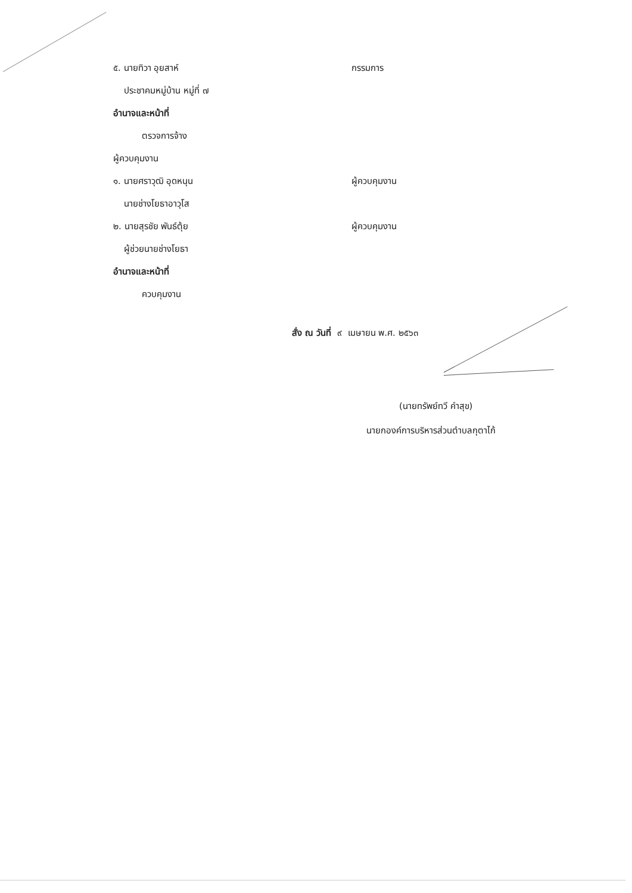๕. นายทิวา อุยสาห์ กรรมการ
ประชาคมหมู่บ้าน หมู่ที่ ๗
อำนาจและหน้าที่
ตรวจการจ้าง
ผู้ควบคุมงาน
๑. นายศราวุฒิ อุดหนุน ผู้ควบคุมงาน
นายช่างโยธาอาวุโส
๒. นายสุรชัย พันธ์ตุ้ย ผู้ควบคุมงาน
ผู้ช่วยนายช่างโยธา
อำนาจและหน้าที่
ควบคุมงาน
สั่ง ณ วันที่ ๙ เมษายน พ.ศ. ๒๕๖๓
(นายทรัพย์ทวี คำสุข)
นายกองค์การบริหารส่วนตำบลกุตาไก้